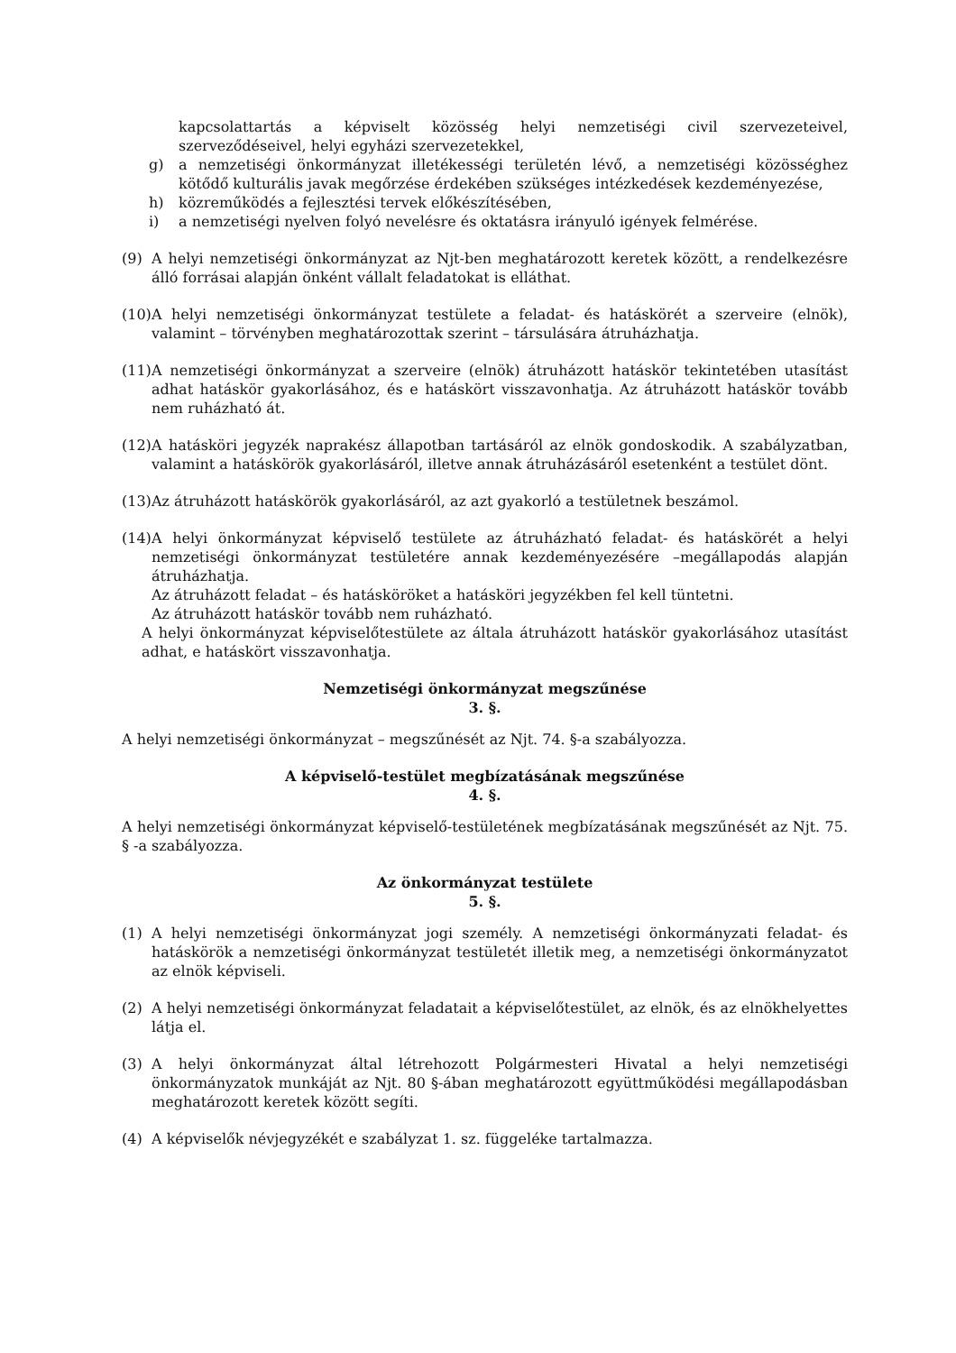kapcsolattartás a képviselt közösség helyi nemzetiségi civil szervezeteivel, szerveződéseivel, helyi egyházi szervezetekkel,
g) a nemzetiségi önkormányzat illetékességi területén lévő, a nemzetiségi közösséghez kötődő kulturális javak megőrzése érdekében szükséges intézkedések kezdeményezése,
h) közreműködés a fejlesztési tervek előkészítésében,
i) a nemzetiségi nyelven folyó nevelésre és oktatásra irányuló igények felmérése.
(9) A helyi nemzetiségi önkormányzat az Njt-ben meghatározott keretek között, a rendelkezésre álló forrásai alapján önként vállalt feladatokat is elláthat.
(10) A helyi nemzetiségi önkormányzat testülete a feladat- és hatáskörét a szerveire (elnök), valamint – törvényben meghatározottak szerint – társulására átruházhatja.
(11) A nemzetiségi önkormányzat a szerveire (elnök) átruházott hatáskör tekintetében utasítást adhat hatáskör gyakorlásához, és e hatáskört visszavonhatja. Az átruházott hatáskör tovább nem ruházható át.
(12) A hatásköri jegyzék naprakész állapotban tartásáról az elnök gondoskodik. A szabályzatban, valamint a hatáskörök gyakorlásáról, illetve annak átruházásáról esetenként a testület dönt.
(13) Az átruházott hatáskörök gyakorlásáról, az azt gyakorló a testületnek beszámol.
(14) A helyi önkormányzat képviselő testülete az átruházható feladat- és hatáskörét a helyi nemzetiségi önkormányzat testületére annak kezdeményezésére –megállapodás alapján átruházhatja.
Az átruházott feladat – és hatásköröket a hatásköri jegyzékben fel kell tüntetni.
Az átruházott hatáskör tovább nem ruházható.
A helyi önkormányzat képviselőtestülete az általa átruházott hatáskör gyakorlásához utasítást adhat, e hatáskört visszavonhatja.
Nemzetiségi önkormányzat megszűnése
3. §.
A helyi nemzetiségi önkormányzat – megszűnését az Njt. 74. §-a szabályozza.
A képviselő-testület megbízatásának megszűnése
4. §.
A helyi nemzetiségi önkormányzat képviselő-testületének megbízatásának megszűnését az Njt. 75. § -a szabályozza.
Az önkormányzat testülete
5. §.
(1) A helyi nemzetiségi önkormányzat jogi személy. A nemzetiségi önkormányzati feladat- és hatáskörök a nemzetiségi önkormányzat testületét illetik meg, a nemzetiségi önkormányzatot az elnök képviseli.
(2) A helyi nemzetiségi önkormányzat feladatait a képviselőtestület, az elnök, és az elnökhelyettes látja el.
(3) A helyi önkormányzat által létrehozott Polgármesteri Hivatal a helyi nemzetiségi önkormányzatok munkáját az Njt. 80 §-ában meghatározott együttműködési megállapodásban meghatározott keretek között segíti.
(4) A képviselők névjegyzékét e szabályzat 1. sz. függeléke tartalmazza.